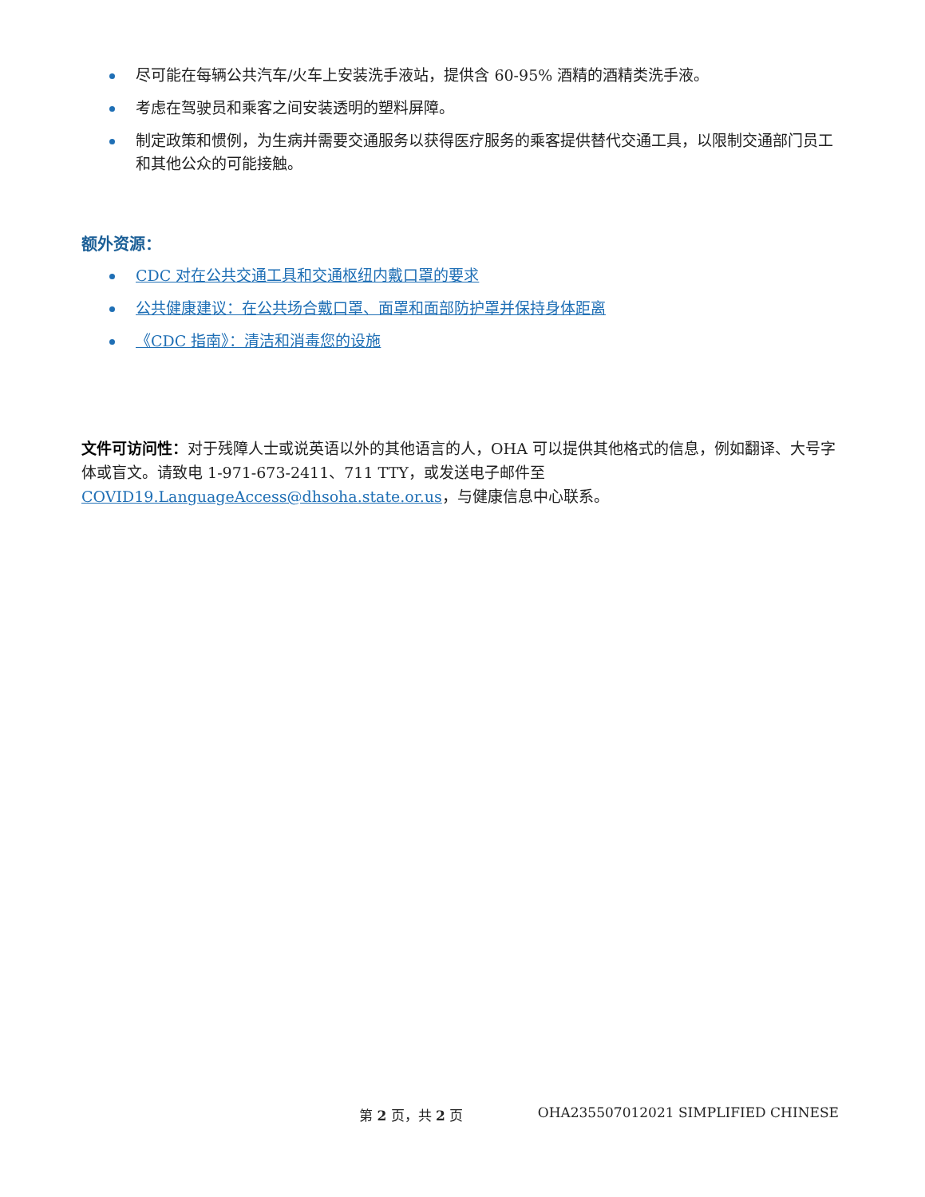尽可能在每辆公共汽车/火车上安装洗手液站，提供含 60-95% 酒精的酒精类洗手液。
考虑在驾驶员和乘客之间安装透明的塑料屏障。
制定政策和惯例，为生病并需要交通服务以获得医疗服务的乘客提供替代交通工具，以限制交通部门员工和其他公众的可能接触。
额外资源：
CDC 对在公共交通工具和交通枢纽内戴口罩的要求
公共健康建议：在公共场合戴口罩、面罩和面部防护罩并保持身体距离
《CDC 指南》：清洁和消毒您的设施
文件可访问性：对于残障人士或说英语以外的其他语言的人，OHA 可以提供其他格式的信息，例如翻译、大号字体或盲文。请致电 1-971-673-2411、711 TTY，或发送电子邮件至 COVID19.LanguageAccess@dhsoha.state.or.us，与健康信息中心联系。
第 2 页，共 2 页 OHA235507012021 SIMPLIFIED CHINESE